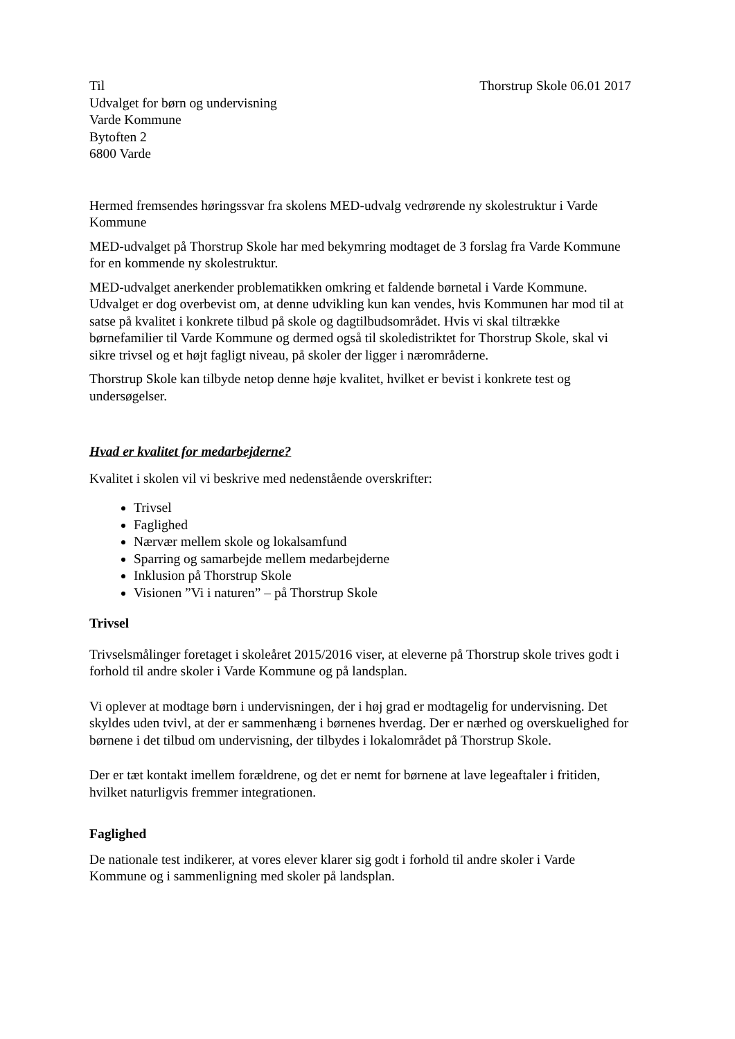Til Thorstrup Skole 06.01 2017
Udvalget for børn og undervisning
Varde Kommune
Bytoften 2
6800 Varde
Hermed fremsendes høringssvar fra skolens MED-udvalg vedrørende ny skolestruktur i Varde Kommune
MED-udvalget på Thorstrup Skole har med bekymring modtaget de 3 forslag fra Varde Kommune for en kommende ny skolestruktur.
MED-udvalget anerkender problematikken omkring et faldende børnetal i Varde Kommune. Udvalget er dog overbevist om, at denne udvikling kun kan vendes, hvis Kommunen har mod til at satse på kvalitet i konkrete tilbud på skole og dagtilbudsområdet. Hvis vi skal tiltrække børnefamilier til Varde Kommune og dermed også til skoledistriktet for Thorstrup Skole, skal vi sikre trivsel og et højt fagligt niveau, på skoler der ligger i nærområderne.
Thorstrup Skole kan tilbyde netop denne høje kvalitet, hvilket er bevist i konkrete test og undersøgelser.
Hvad er kvalitet for medarbejderne?
Kvalitet i skolen vil vi beskrive med nedenstående overskrifter:
Trivsel
Faglighed
Nærvær mellem skole og lokalsamfund
Sparring og samarbejde mellem medarbejderne
Inklusion på Thorstrup Skole
Visionen ”Vi i naturen” – på Thorstrup Skole
Trivsel
Trivselsmålinger foretaget i skoleåret 2015/2016 viser, at eleverne på Thorstrup skole trives godt i forhold til andre skoler i Varde Kommune og på landsplan.
Vi oplever at modtage børn i undervisningen, der i høj grad er modtagelig for undervisning. Det skyldes uden tvivl, at der er sammenhæng i børnenes hverdag. Der er nærhed og overskuelighed for børnene i det tilbud om undervisning, der tilbydes i lokalområdet på Thorstrup Skole.
Der er tæt kontakt imellem forældrene, og det er nemt for børnene at lave legeaftaler i fritiden, hvilket naturligvis fremmer integrationen.
Faglighed
De nationale test indikerer, at vores elever klarer sig godt i forhold til andre skoler i Varde Kommune og i sammenligning med skoler på landsplan.